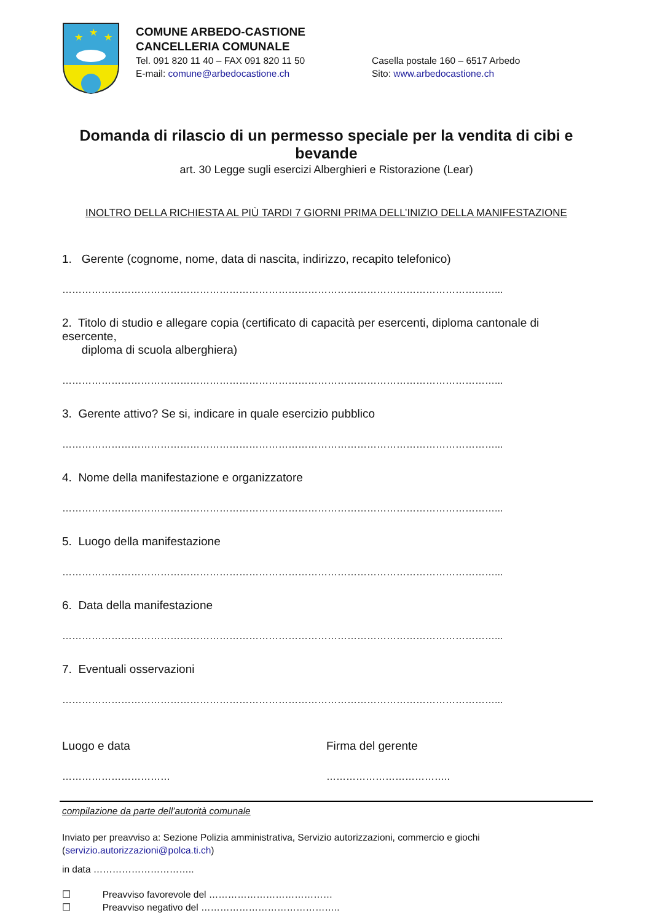★
★
★
COMUNE ARBEDO-CASTIONE
CANCELLERIA COMUNALE
Tel. 091 820 11 40 – FAX 091 820 11 50
E-mail: comune@arbedocastione.ch
Casella postale 160 – 6517 Arbedo
Sito: www.arbedocastione.ch
Domanda di rilascio di un permesso speciale per la vendita di cibi e bevande
art. 30 Legge sugli esercizi Alberghieri e Ristorazione (Lear)
INOLTRO DELLA RICHIESTA AL PIÙ TARDI 7 GIORNI PRIMA DELL’INIZIO DELLA MANIFESTAZIONE
1. Gerente (cognome, nome, data di nascita, indirizzo, recapito telefonico)
……………………………………………………………………………………………………………………...
2. Titolo di studio e allegare copia (certificato di capacità per esercenti, diploma cantonale di esercente,
diploma di scuola alberghiera)
……………………………………………………………………………………………………………………...
3. Gerente attivo? Se si, indicare in quale esercizio pubblico
……………………………………………………………………………………………………………………...
4. Nome della manifestazione e organizzatore
……………………………………………………………………………………………………………………...
5. Luogo della manifestazione
……………………………………………………………………………………………………………………...
6. Data della manifestazione
……………………………………………………………………………………………………………………...
7. Eventuali osservazioni
……………………………………………………………………………………………………………………...
Luogo e data Firma del gerente
…………………………… ………………………………..
compilazione da parte dell’autorità comunale
Inviato per preavviso a: Sezione Polizia amministrativa, Servizio autorizzazioni, commercio e giochi
(servizio.autorizzazioni@polca.ti.ch)
in data …………………………..
☐ Preavviso favorevole del …………………………………
☐ Preavviso negativo del ……………………………………..